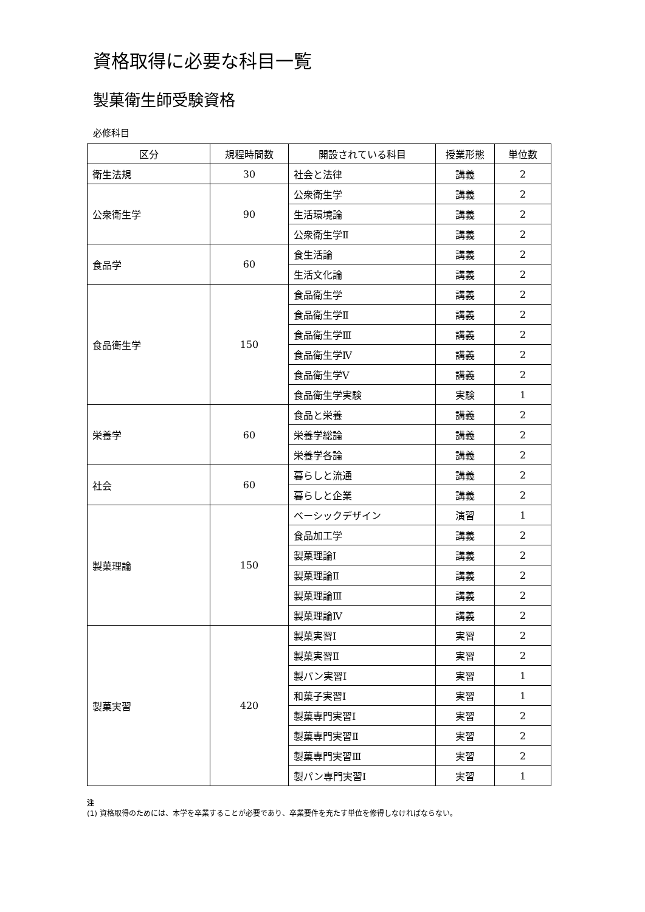資格取得に必要な科目一覧
製菓衛生師受験資格
必修科目
| 区分 | 規程時間数 | 開設されている科目 | 授業形態 | 単位数 |
| --- | --- | --- | --- | --- |
| 衛生法規 | 30 | 社会と法律 | 講義 | 2 |
| 公衆衛生学 | 90 | 公衆衛生学 | 講義 | 2 |
| | | 生活環境論 | 講義 | 2 |
| | | 公衆衛生学Ⅱ | 講義 | 2 |
| 食品学 | 60 | 食生活論 | 講義 | 2 |
| | | 生活文化論 | 講義 | 2 |
| 食品衛生学 | 150 | 食品衛生学 | 講義 | 2 |
| | | 食品衛生学Ⅱ | 講義 | 2 |
| | | 食品衛生学Ⅲ | 講義 | 2 |
| | | 食品衛生学Ⅳ | 講義 | 2 |
| | | 食品衛生学Ⅴ | 講義 | 2 |
| | | 食品衛生学実験 | 実験 | 1 |
| 栄養学 | 60 | 食品と栄養 | 講義 | 2 |
| | | 栄養学総論 | 講義 | 2 |
| | | 栄養学各論 | 講義 | 2 |
| 社会 | 60 | 暮らしと流通 | 講義 | 2 |
| | | 暮らしと企業 | 講義 | 2 |
| 製菓理論 | 150 | ベーシックデザイン | 演習 | 1 |
| | | 食品加工学 | 講義 | 2 |
| | | 製菓理論Ⅰ | 講義 | 2 |
| | | 製菓理論Ⅱ | 講義 | 2 |
| | | 製菓理論Ⅲ | 講義 | 2 |
| | | 製菓理論Ⅳ | 講義 | 2 |
| 製菓実習 | 420 | 製菓実習Ⅰ | 実習 | 2 |
| | | 製菓実習Ⅱ | 実習 | 2 |
| | | 製パン実習Ⅰ | 実習 | 1 |
| | | 和菓子実習Ⅰ | 実習 | 1 |
| | | 製菓専門実習Ⅰ | 実習 | 2 |
| | | 製菓専門実習Ⅱ | 実習 | 2 |
| | | 製菓専門実習Ⅲ | 実習 | 2 |
| | | 製パン専門実習Ⅰ | 実習 | 1 |
注
(1) 資格取得のためには、本学を卒業することが必要であり、卒業要件を充たす単位を修得しなければならない。